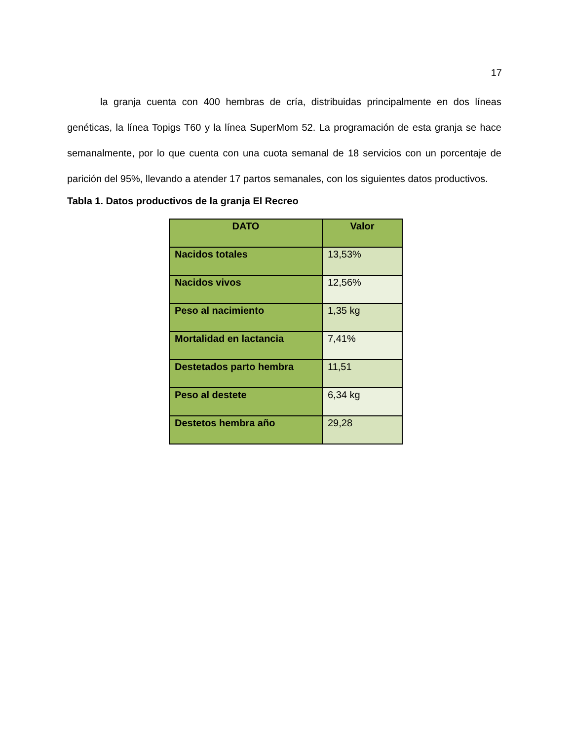17
la granja cuenta con 400 hembras de cría, distribuidas principalmente en dos líneas genéticas, la línea Topigs T60 y la línea SuperMom 52. La programación de esta granja se hace semanalmente, por lo que cuenta con una cuota semanal de 18 servicios con un porcentaje de parición del 95%, llevando a atender 17 partos semanales, con los siguientes datos productivos.
Tabla 1. Datos productivos de la granja El Recreo
| DATO | Valor |
| --- | --- |
| Nacidos totales | 13,53% |
| Nacidos vivos | 12,56% |
| Peso al nacimiento | 1,35 kg |
| Mortalidad en lactancia | 7,41% |
| Destetados parto hembra | 11,51 |
| Peso al destete | 6,34 kg |
| Destetos hembra año | 29,28 |